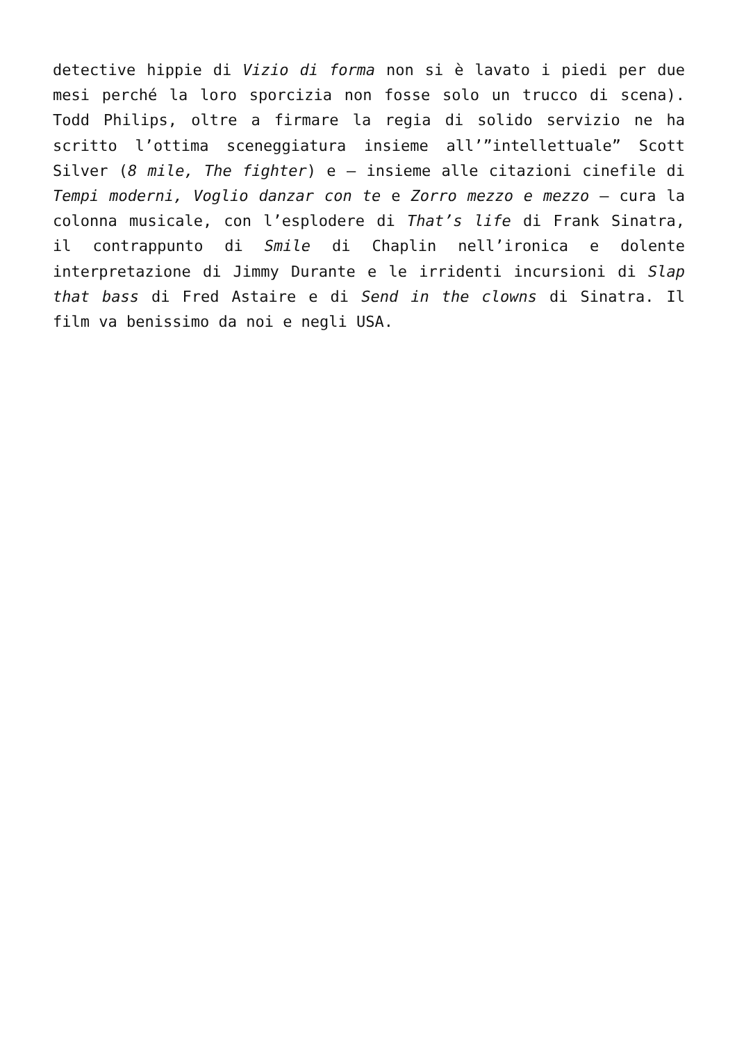detective hippie di Vizio di forma non si è lavato i piedi per due mesi perché la loro sporcizia non fosse solo un trucco di scena). Todd Philips, oltre a firmare la regia di solido servizio ne ha scritto l’ottima sceneggiatura insieme all’”intellettuale” Scott Silver (8 mile, The fighter) e – insieme alle citazioni cinefile di Tempi moderni, Voglio danzar con te e Zorro mezzo e mezzo – cura la colonna musicale, con l’esplodere di That’s life di Frank Sinatra, il contrappunto di Smile di Chaplin nell’ironica e dolente interpretazione di Jimmy Durante e le irridenti incursioni di Slap that bass di Fred Astaire e di Send in the clowns di Sinatra. Il film va benissimo da noi e negli USA.